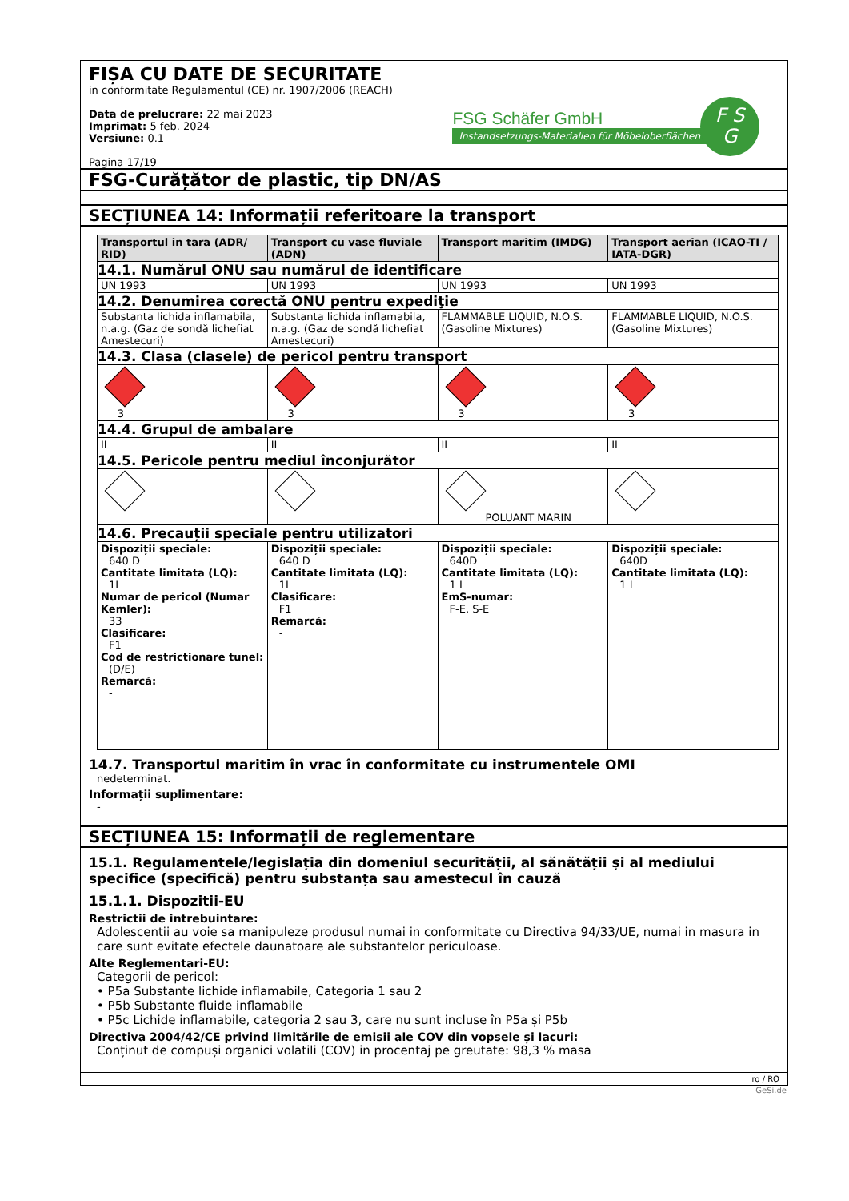FIȘA CU DATE DE SECURITATE
in conformitate Regulamentul (CE) nr. 1907/2006 (REACH)
Data de prelucrare: 22 mai 2023
Imprimat: 5 feb. 2024
Versiune: 0.1
Pagina 17/19
FSG Schäfer GmbH
Instandsetzungs-Materialien für Möbeloberflächen
F S
G
FSG-Curățător de plastic, tip DN/AS
SECȚIUNEA 14: Informații referitoare la transport
| Transportul in tara (ADR/ RID) | Transport cu vase fluviale (ADN) | Transport maritim (IMDG) | Transport aerian (ICAO-TI / IATA-DGR) |
| --- | --- | --- | --- |
| 14.1. Numărul ONU sau numărul de identificare | | | |
| UN 1993 | UN 1993 | UN 1993 | UN 1993 |
| 14.2. Denumirea corectă ONU pentru expediţie | | | |
| Substanta lichida inflamabila, n.a.g. (Gaz de sondă lichefiat Amestecuri) | Substanta lichida inflamabila, n.a.g. (Gaz de sondă lichefiat Amestecuri) | FLAMMABLE LIQUID, N.O.S. (Gasoline Mixtures) | FLAMMABLE LIQUID, N.O.S. (Gasoline Mixtures) |
| 14.3. Clasa (clasele) de pericol pentru transport | | | |
| 3 | 3 | 3 | 3 |
| 14.4. Grupul de ambalare | | | |
| II | II | II | II |
| 14.5. Pericole pentru mediul înconjurător | | | |
| | | POLUANT MARIN | |
| 14.6. Precauții speciale pentru utilizatori | | | |
| Dispoziții speciale: 640 D Cantitate limitata (LQ): 1L Numar de pericol (Numar Kemler): 33 Clasificare: F1 Cod de restrictionare tunel: (D/E) Remarcă: - | Dispoziții speciale: 640 D Cantitate limitata (LQ): 1L Clasificare: F1 Remarcă: - | Dispoziții speciale: 640D Cantitate limitata (LQ): 1 L EmS-numar: F-E, S-E | Dispoziții speciale: 640D Cantitate limitata (LQ): 1 L |
14.7. Transportul maritim în vrac în conformitate cu instrumentele OMI
nedeterminat.
Informații suplimentare:
-
SECȚIUNEA 15: Informații de reglementare
15.1. Regulamentele/legislația din domeniul securității, al sănătății și al mediului specifice (specifică) pentru substanța sau amestecul în cauză
15.1.1. Dispozitii-EU
Restrictii de intrebuintare:
Adolescentii au voie sa manipuleze produsul numai in conformitate cu Directiva 94/33/UE, numai in masura in care sunt evitate efectele daunatoare ale substantelor periculoase.
Alte Reglementari-EU:
Categorii de pericol:
• P5a Substante lichide inflamabile, Categoria 1 sau 2
• P5b Substante fluide inflamabile
• P5c Lichide inflamabile, categoria 2 sau 3, care nu sunt incluse în P5a și P5b
Directiva 2004/42/CE privind limitările de emisii ale COV din vopsele și lacuri:
Conținut de compuși organici volatili (COV) in procentaj pe greutate: 98,3 % masa
ro / RO
GeSi.de